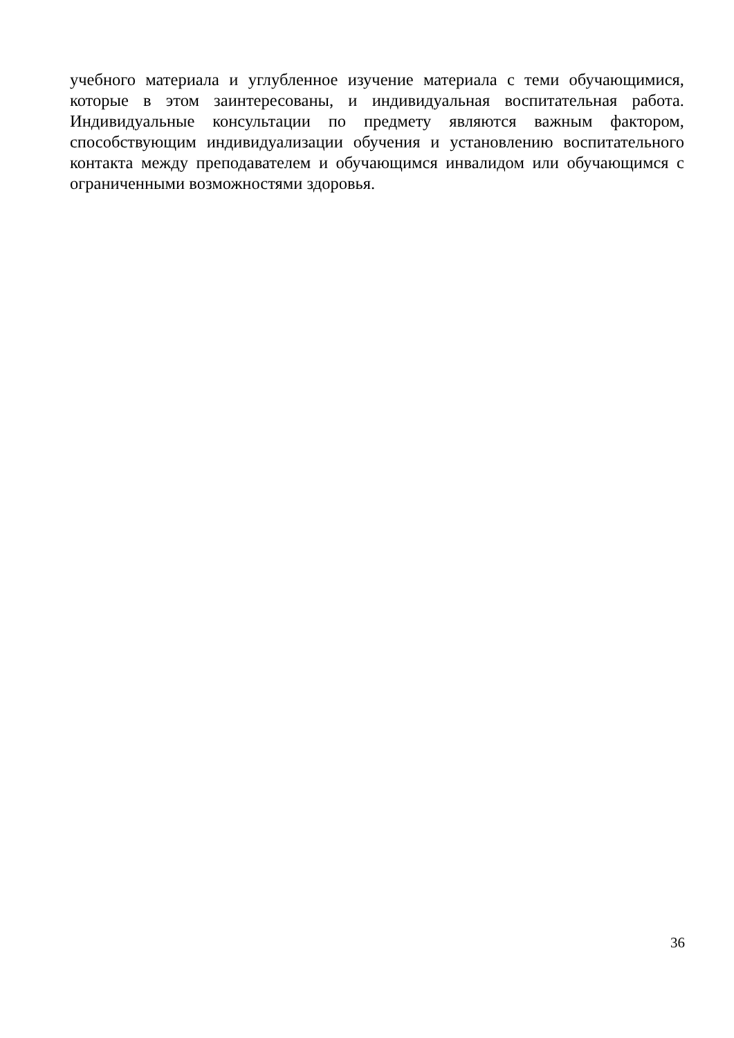учебного материала и углубленное изучение материала с теми обучающимися, которые в этом заинтересованы, и индивидуальная воспитательная работа. Индивидуальные консультации по предмету являются важным фактором, способствующим индивидуализации обучения и установлению воспитательного контакта между преподавателем и обучающимся инвалидом или обучающимся с ограниченными возможностями здоровья.
36